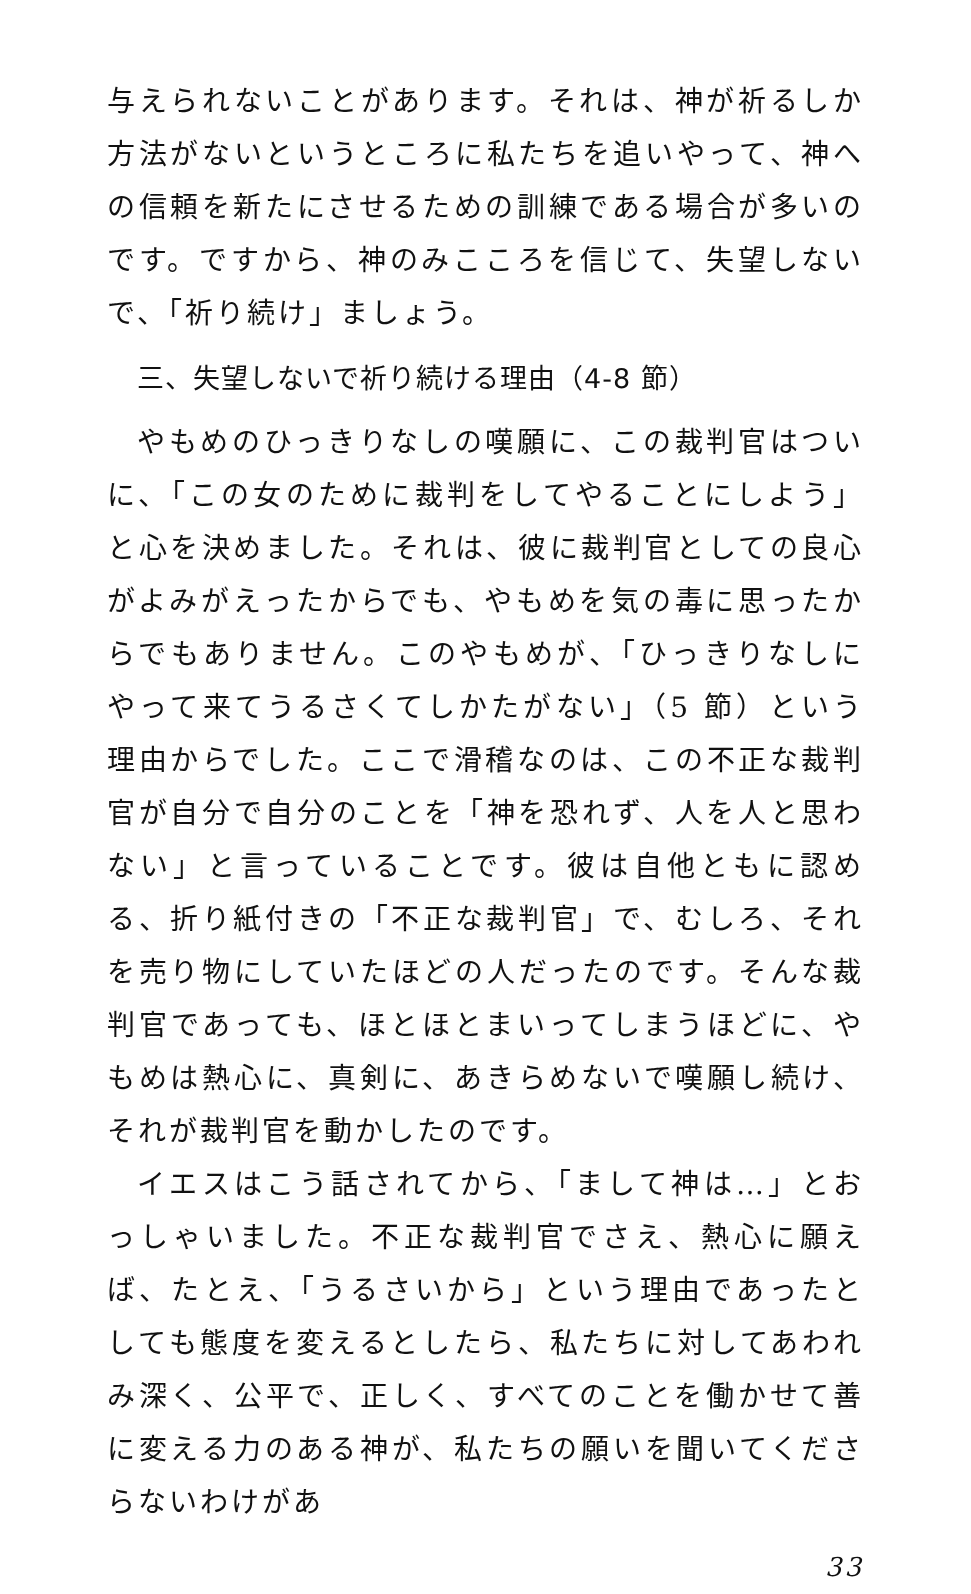与えられないことがあります。それは、神が祈るしか方法がないというところに私たちを追いやって、神への信頼を新たにさせるための訓練である場合が多いのです。ですから、神のみこころを信じて、失望しないで、「祈り続け」ましょう。
三、失望しないで祈り続ける理由（4-8 節）
やもめのひっきりなしの嘆願に、この裁判官はついに、「この女のために裁判をしてやることにしよう」と心を決めました。それは、彼に裁判官としての良心がよみがえったからでも、やもめを気の毒に思ったからでもありません。このやもめが、「ひっきりなしにやって来てうるさくてしかたがない」（5 節）という理由からでした。ここで滑稽なのは、この不正な裁判官が自分で自分のことを「神を恐れず、人を人と思わない」と言っていることです。彼は自他ともに認める、折り紙付きの「不正な裁判官」で、むしろ、それを売り物にしていたほどの人だったのです。そんな裁判官であっても、ほとほとまいってしまうほどに、やもめは熱心に、真剣に、あきらめないで嘆願し続け、それが裁判官を動かしたのです。
イエスはこう話されてから、「まして神は…」とおっしゃいました。不正な裁判官でさえ、熱心に願えば、たとえ、「うるさいから」という理由であったとしても態度を変えるとしたら、私たちに対してあわれみ深く、公平で、正しく、すべてのことを働かせて善に変える力のある神が、私たちの願いを聞いてくださらないわけがあ
33